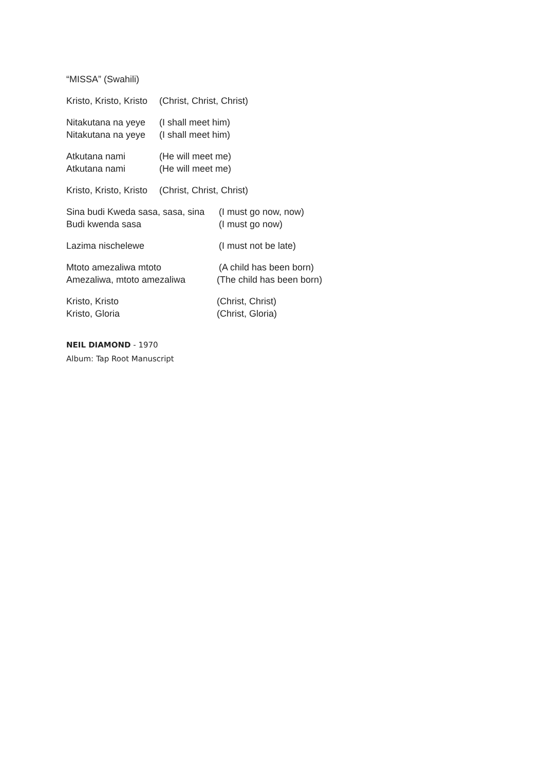“MISSA” (Swahili)
Kristo, Kristo, Kristo (Christ, Christ, Christ)
Nitakutana na yeye (I shall meet him)
Nitakutana na yeye (I shall meet him)
Atkutana nami (He will meet me)
Atkutana nami (He will meet me)
Kristo, Kristo, Kristo (Christ, Christ, Christ)
Sina budi Kweda sasa, sasa, sina (I must go now, now)
Budi kwenda sasa (I must go now)
Lazima nischelewe (I must not be late)
Mtoto amezaliwa mtoto (A child has been born)
Amezaliwa, mtoto amezaliwa (The child has been born)
Kristo, Kristo (Christ, Christ)
Kristo, Gloria (Christ, Gloria)
NEIL DIAMOND - 1970
Album: Tap Root Manuscript